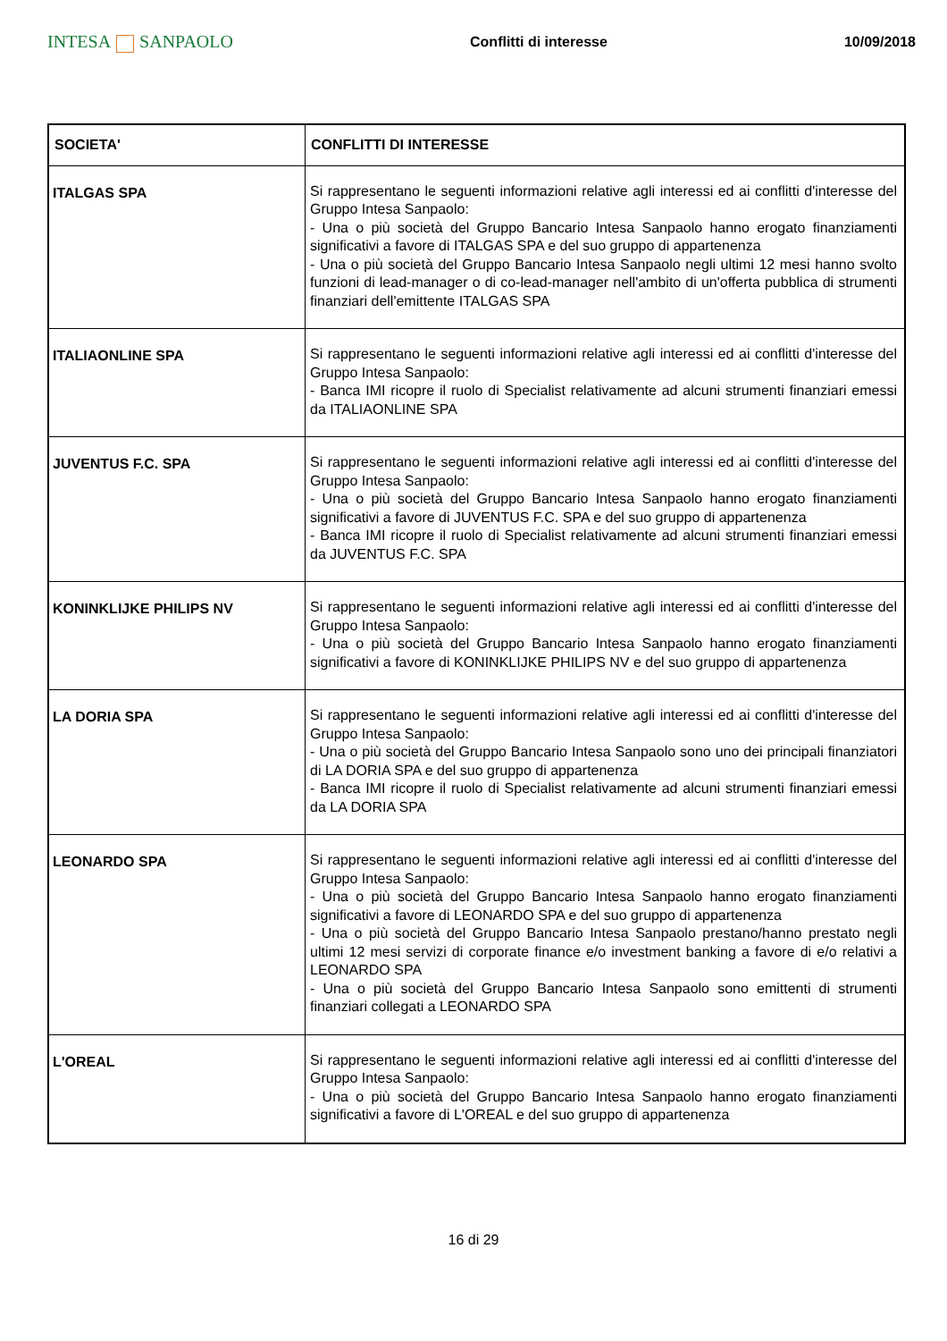INTESA SANPAOLO
Conflitti di interesse 10/09/2018
| SOCIETA' | CONFLITTI DI INTERESSE |
| --- | --- |
| ITALGAS SPA | Si rappresentano le seguenti informazioni relative agli interessi ed ai conflitti d'interesse del Gruppo Intesa Sanpaolo: - Una o più società del Gruppo Bancario Intesa Sanpaolo hanno erogato finanziamenti significativi a favore di ITALGAS SPA e del suo gruppo di appartenenza - Una o più società del Gruppo Bancario Intesa Sanpaolo negli ultimi 12 mesi hanno svolto funzioni di lead-manager o di co-lead-manager nell'ambito di un'offerta pubblica di strumenti finanziari dell'emittente ITALGAS SPA |
| ITALIAONLINE SPA | Si rappresentano le seguenti informazioni relative agli interessi ed ai conflitti d'interesse del Gruppo Intesa Sanpaolo: - Banca IMI ricopre il ruolo di Specialist relativamente ad alcuni strumenti finanziari emessi da ITALIAONLINE SPA |
| JUVENTUS F.C. SPA | Si rappresentano le seguenti informazioni relative agli interessi ed ai conflitti d'interesse del Gruppo Intesa Sanpaolo: - Una o più società del Gruppo Bancario Intesa Sanpaolo hanno erogato finanziamenti significativi a favore di JUVENTUS F.C. SPA e del suo gruppo di appartenenza - Banca IMI ricopre il ruolo di Specialist relativamente ad alcuni strumenti finanziari emessi da JUVENTUS F.C. SPA |
| KONINKLIJKE PHILIPS NV | Si rappresentano le seguenti informazioni relative agli interessi ed ai conflitti d'interesse del Gruppo Intesa Sanpaolo: - Una o più società del Gruppo Bancario Intesa Sanpaolo hanno erogato finanziamenti significativi a favore di KONINKLIJKE PHILIPS NV e del suo gruppo di appartenenza |
| LA DORIA SPA | Si rappresentano le seguenti informazioni relative agli interessi ed ai conflitti d'interesse del Gruppo Intesa Sanpaolo: - Una o più società del Gruppo Bancario Intesa Sanpaolo sono uno dei principali finanziatori di LA DORIA SPA e del suo gruppo di appartenenza - Banca IMI ricopre il ruolo di Specialist relativamente ad alcuni strumenti finanziari emessi da LA DORIA SPA |
| LEONARDO SPA | Si rappresentano le seguenti informazioni relative agli interessi ed ai conflitti d'interesse del Gruppo Intesa Sanpaolo: - Una o più società del Gruppo Bancario Intesa Sanpaolo hanno erogato finanziamenti significativi a favore di LEONARDO SPA e del suo gruppo di appartenenza - Una o più società del Gruppo Bancario Intesa Sanpaolo prestano/hanno prestato negli ultimi 12 mesi servizi di corporate finance e/o investment banking a favore di e/o relativi a LEONARDO SPA - Una o più società del Gruppo Bancario Intesa Sanpaolo sono emittenti di strumenti finanziari collegati a LEONARDO SPA |
| L'OREAL | Si rappresentano le seguenti informazioni relative agli interessi ed ai conflitti d'interesse del Gruppo Intesa Sanpaolo: - Una o più società del Gruppo Bancario Intesa Sanpaolo hanno erogato finanziamenti significativi a favore di L'OREAL e del suo gruppo di appartenenza |
16 di 29